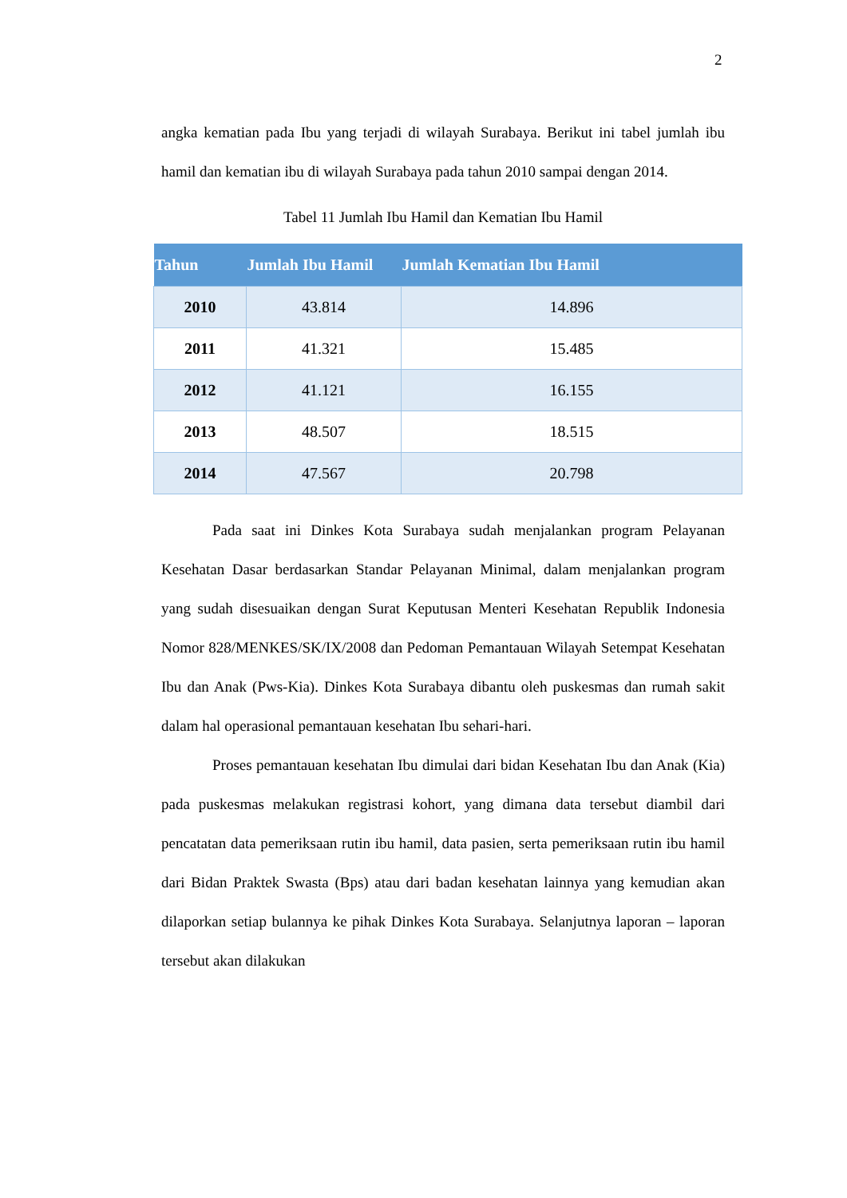2
angka kematian pada Ibu yang terjadi di wilayah Surabaya. Berikut ini tabel jumlah ibu hamil dan kematian ibu di wilayah Surabaya pada tahun 2010 sampai dengan 2014.
Tabel 11 Jumlah Ibu Hamil dan Kematian Ibu Hamil
| Tahun | Jumlah Ibu Hamil | Jumlah Kematian Ibu Hamil |
| --- | --- | --- |
| 2010 | 43.814 | 14.896 |
| 2011 | 41.321 | 15.485 |
| 2012 | 41.121 | 16.155 |
| 2013 | 48.507 | 18.515 |
| 2014 | 47.567 | 20.798 |
Pada saat ini Dinkes Kota Surabaya sudah menjalankan program Pelayanan Kesehatan Dasar berdasarkan Standar Pelayanan Minimal, dalam menjalankan program yang sudah disesuaikan dengan Surat Keputusan Menteri Kesehatan Republik Indonesia Nomor 828/MENKES/SK/IX/2008 dan Pedoman Pemantauan Wilayah Setempat Kesehatan Ibu dan Anak (Pws-Kia). Dinkes Kota Surabaya dibantu oleh puskesmas dan rumah sakit dalam hal operasional pemantauan kesehatan Ibu sehari-hari.
Proses pemantauan kesehatan Ibu dimulai dari bidan Kesehatan Ibu dan Anak (Kia) pada puskesmas melakukan registrasi kohort, yang dimana data tersebut diambil dari pencatatan data pemeriksaan rutin ibu hamil, data pasien, serta pemeriksaan rutin ibu hamil dari Bidan Praktek Swasta (Bps) atau dari badan kesehatan lainnya yang kemudian akan dilaporkan setiap bulannya ke pihak Dinkes Kota Surabaya. Selanjutnya laporan – laporan tersebut akan dilakukan